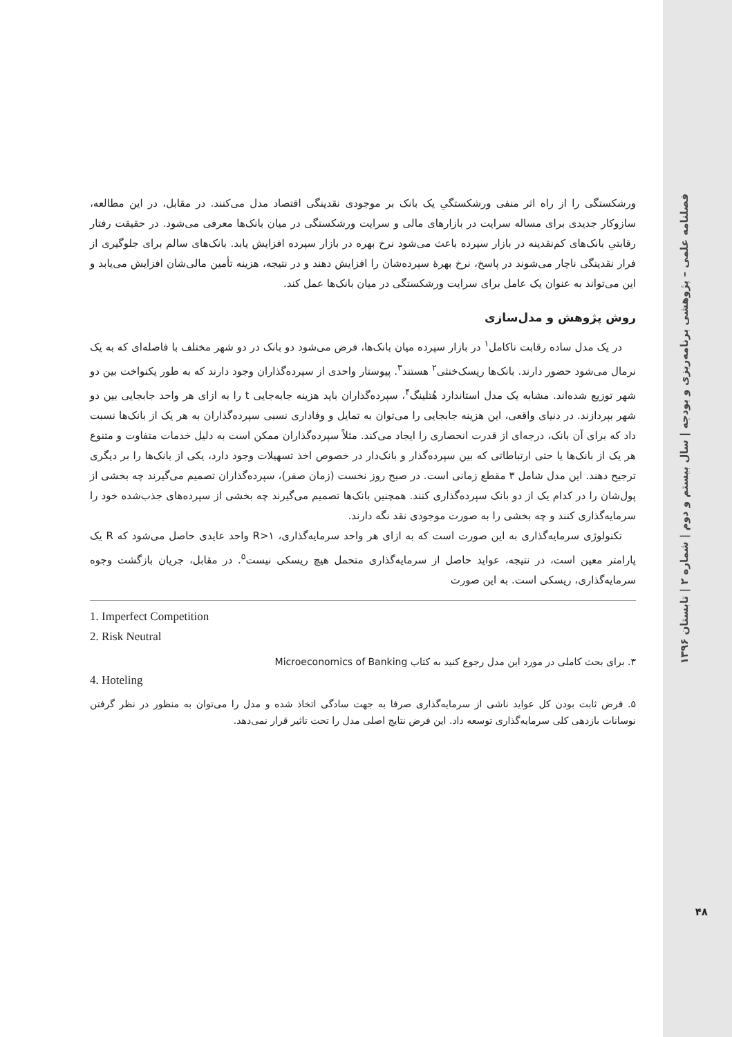فصلنامه علمی – پژوهشی برنامه‌ریزی و بودجه | سال بیستم و دوم | شماره ۲ | تابستان ۱۳۹۶
۴۸
ورشکستگی را از راه اثر منفی ورشکستگیِ یک بانک بر موجودی نقدینگی اقتصاد مدل می‌کنند. در مقابل، در این مطالعه، سازوکار جدیدی برای مساله سرایت در بازارهای مالی و سرایت ورشکستگی در میان بانک‌ها معرفی می‌شود. در حقیقت رفتار رقابتیِ بانک‌های کم‌نقدینه در بازار سپرده باعث می‌شود نرخ بهره در بازار سپرده افزایش یابد. بانک‌های سالم برای جلوگیری از فرار نقدینگی ناچار می‌شوند در پاسخ، نرخ بهرهٔ سپرده‌شان را افزایش دهند و در نتیجه، هزینه تأمین مالی‌شان افزایش می‌یابد و این می‌تواند به عنوان یک عامل برای سرایت ورشکستگی در میان بانک‌ها عمل کند.
روش پژوهش و مدل‌سازی
در یک مدل ساده رقابت ناکامل<sup>۱</sup> در بازار سپرده میان بانک‌ها، فرض می‌شود دو بانک در دو شهر مختلف با فاصله‌ای که به یک نرمال می‌شود حضور دارند. بانک‌ها ریسک‌خنثی<sup>۲</sup> هستند<sup>۳</sup>. پیوستار واحدی از سپرده‌گذاران وجود دارند که به طور یکنواخت بین دو شهر توزیع شده‌اند. مشابه یک مدل استاندارد هُتلینگ<sup>۴</sup>، سپرده‌گذاران باید هزینه جابه‌جایی t را به ازای هر واحد جابجایی بین دو شهر بپردازند. در دنیای واقعی، این هزینه جابجایی را می‌توان به تمایل و وفاداری نسبی سپرده‌گذاران به هر یک از بانک‌ها نسبت داد که برای آن بانک، درجه‌ای از قدرت انحصاری را ایجاد می‌کند. مثلاً سپرده‌گذاران ممکن است به دلیل خدمات متفاوت و متنوع هر یک از بانک‌ها یا حتی ارتباطاتی که بین سپرده‌گذار و بانک‌دار در خصوص اخذ تسهیلات وجود دارد، یکی از بانک‌ها را بر دیگری ترجیح دهند. این مدل شامل ۳ مقطع زمانی است. در صبح روز نخست (زمان صفر)، سپرده‌گذاران تصمیم می‌گیرند چه بخشی از پول‌شان را در کدام یک از دو بانک سپرده‌گذاری کنند. همچنین بانک‌ها تصمیم می‌گیرند چه بخشی از سپرده‌های جذب‌شده خود را سرمایه‌گذاری کنند و چه بخشی را به صورت موجودی نقد نگه دارند.
تکنولوژی سرمایه‌گذاری به این صورت است که به ازای هر واحد سرمایه‌گذاری، R>۱ واحد عایدی حاصل می‌شود که R یک پارامتر معین است، در نتیجه، عواید حاصل از سرمایه‌گذاری متحمل هیچ ریسکی نیست<sup>۵</sup>. در مقابل، جریان بازگشت وجوه سرمایه‌گذاری، ریسکی است. به این صورت
1. Imperfect Competition
2. Risk Neutral
۳. برای بحث کاملی در مورد این مدل رجوع کنید به کتاب Microeconomics of Banking
4. Hoteling
۵. فرض ثابت بودن کل عواید ناشی از سرمایه‌گذاری صرفا به جهت سادگی اتخاذ شده و مدل را می‌توان به منظور در نظر گرفتن نوسانات بازدهی کلی سرمایه‌گذاری توسعه داد. این فرض نتایج اصلی مدل را تحت تاثیر قرار نمی‌دهد.